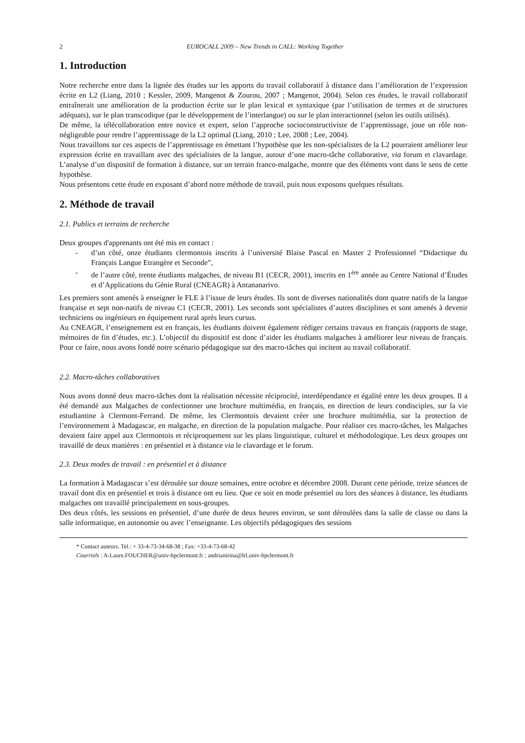2 EUROCALL 2009 – New Trends in CALL: Working Together
1. Introduction
Notre recherche entre dans la lignée des études sur les apports du travail collaboratif à distance dans l’amélioration de l’expression écrite en L2 (Liang, 2010 ; Kessler, 2009, Mangenot & Zourou, 2007 ; Mangenot, 2004). Selon ces études, le travail collaboratif entraînerait une amélioration de la production écrite sur le plan lexical et syntaxique (par l’utilisation de termes et de structures adéquats), sur le plan transcodique (par le développement de l’interlangue) ou sur le plan interactionnel (selon les outils utilisés).
De même, la télécollaboration entre novice et expert, selon l’approche socioconstructiviste de l’apprentissage, joue un rôle non-négligeable pour rendre l’apprentissage de la L2 optimal (Liang, 2010 ; Lee, 2008 ; Lee, 2004).
Nous travaillons sur ces aspects de l’apprentissage en émettant l’hypothèse que les non-spécialistes de la L2 pourraient améliorer leur expression écrite en travaillant avec des spécialistes de la langue, autour d’une macro-tâche collaborative, via forum et clavardage. L’analyse d’un dispositif de formation à distance, sur un terrain franco-malgache, montre que des éléments vont dans le sens de cette hypothèse.
Nous présentons cette étude en exposant d’abord notre méthode de travail, puis nous exposons quelques résultats.
2. Méthode de travail
2.1. Publics et terrains de recherche
Deux groupes d'apprenants ont été mis en contact :
- d’un côté, onze étudiants clermontois inscrits à l’université Blaise Pascal en Master 2 Professionnel “Didactique du Français Langue Etrangère et Seconde”,
- de l’autre côté, trente étudiants malgaches, de niveau B1 (CECR, 2001), inscrits en 1<sup>ère</sup> année au Centre National d’Études et d’Applications du Génie Rural (CNEAGR) à Antananarivo.
Les premiers sont amenés à enseigner le FLE à l’issue de leurs études. Ils sont de diverses nationalités dont quatre natifs de la langue française et sept non-natifs de niveau C1 (CECR, 2001). Les seconds sont spécialistes d’autres disciplines et sont amenés à devenir techniciens ou ingénieurs en équipement rural après leurs cursus.
Au CNEAGR, l’enseignement est en français, les étudiants doivent également rédiger certains travaux en français (rapports de stage, mémoires de fin d’études, etc.). L’objectif du dispositif est donc d’aider les étudiants malgaches à améliorer leur niveau de français. Pour ce faire, nous avons fondé notre scénario pédagogique sur des macro-tâches qui incitent au travail collaboratif.
2.2. Macro-tâches collaboratives
Nous avons donné deux macro-tâches dont la réalisation nécessite réciprocité, interdépendance et égalité entre les deux groupes. Il a été demandé aux Malgaches de confectionner une brochure multimédia, en français, en direction de leurs condisciples, sur la vie estudiantine à Clermont-Ferrand. De même, les Clermontois devaient créer une brochure multimédia, sur la protection de l’environnement à Madagascar, en malgache, en direction de la population malgache. Pour réaliser ces macro-tâches, les Malgaches devaient faire appel aux Clermontois et réciproquement sur les plans linguistique, culturel et méthodologique. Les deux groupes ont travaillé de deux manières : en présentiel et à distance via le clavardage et le forum.
2.3. Deux modes de travail : en présentiel et à distance
La formation à Madagascar s’est déroulée sur douze semaines, entre octobre et décembre 2008. Durant cette période, treize séances de travail dont dix en présentiel et trois à distance ont eu lieu. Que ce soit en mode présentiel ou lors des séances à distance, les étudiants malgaches ont travaillé principalement en sous-groupes.
Des deux côtés, les sessions en présentiel, d’une durée de deux heures environ, se sont déroulées dans la salle de classe ou dans la salle informatique, en autonomie ou avec l’enseignante. Les objectifs pédagogiques des sessions
* Contact auteurs. Tel.: + 33-4-73-34-68-38 ; Fax: +33-4-73-68-42
Courriels : A-Laure.FOUCHER@univ-bpclermont.fr ; andrianirina@lrl.univ-bpclermont.fr